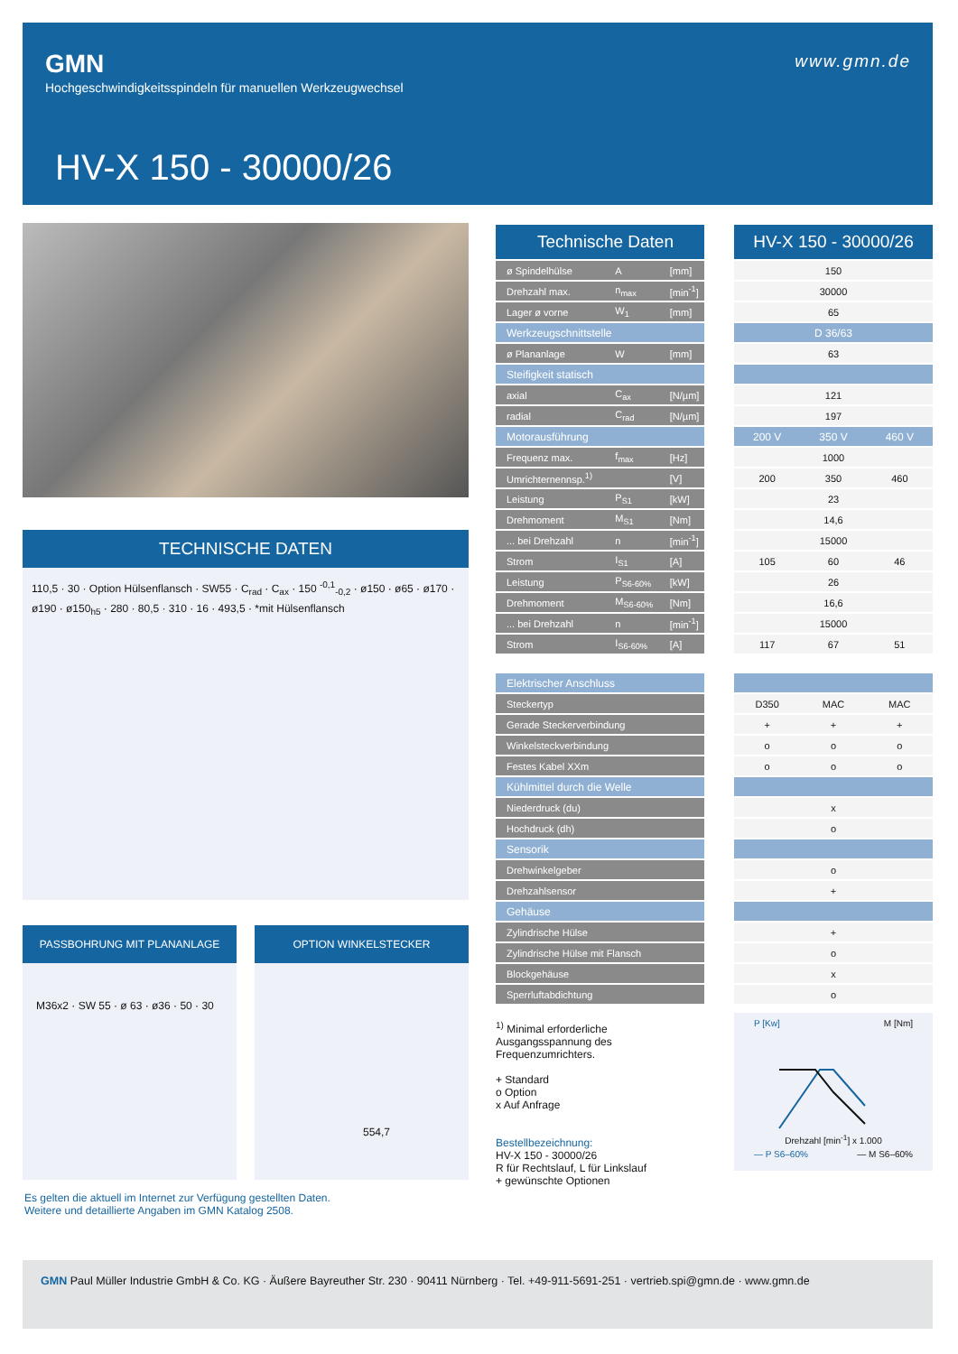GMN
Hochgeschwindigkeitsspindeln für manuellen Werkzeugwechsel
www.gmn.de
HV-X 150 - 30000/26
TECHNISCHE DATEN
110,5 · 30 · Option Hülsenflansch · SW55 · C<sub>rad</sub> · C<sub>ax</sub> · 150 <sup>-0,1</sup><sub>-0,2</sub> · ø150 · ø65 · ø170 · ø190 · ø150<sub>h5</sub> · 280 · 80,5 · 310 · 16 · 493,5 · *mit Hülsenflansch
PASSBOHRUNG MIT PLANANLAGE
M36x2 · SW 55 · ø 63 · ø36 · 50 · 30
OPTION WINKELSTECKER
554,7
Es gelten die aktuell im Internet zur Verfügung gestellten Daten.
Weitere und detaillierte Angaben im GMN Katalog 2508.
| Technische Daten | | |
| ø Spindelhülse | A | [mm] |
| Drehzahl max. | n<sub>max</sub> | [min<sup>-1</sup>] |
| Lager ø vorne | W<sub>1</sub> | [mm] |
| Werkzeugschnittstelle | | |
| ø Plananlage | W | [mm] |
| Steifigkeit statisch | | |
| axial | C<sub>ax</sub> | [N/µm] |
| radial | C<sub>rad</sub> | [N/µm] |
| Motorausführung | | |
| Frequenz max. | f<sub>max</sub> | [Hz] |
| Umrichternennsp.<sup>1)</sup> | | [V] |
| Leistung | P<sub>S1</sub> | [kW] |
| Drehmoment | M<sub>S1</sub> | [Nm] |
| ... bei Drehzahl | n | [min<sup>-1</sup>] |
| Strom | I<sub>S1</sub> | [A] |
| Leistung | P<sub>S6-60%</sub> | [kW] |
| Drehmoment | M<sub>S6-60%</sub> | [Nm] |
| ... bei Drehzahl | n | [min<sup>-1</sup>] |
| Strom | I<sub>S6-60%</sub> | [A] |
| Elektrischer Anschluss | | |
| Steckertyp | | |
| Gerade Steckerverbindung | | |
| Winkelsteckverbindung | | |
| Festes Kabel XXm | | |
| Kühlmittel durch die Welle | | |
| Niederdruck (du) | | |
| Hochdruck (dh) | | |
| Sensorik | | |
| Drehwinkelgeber | | |
| Drehzahlsensor | | |
| Gehäuse | | |
| Zylindrische Hülse | | |
| Zylindrische Hülse mit Flansch | | |
| Blockgehäuse | | |
| Sperrluftabdichtung | | |
| HV-X 150 - 30000/26 | | |
| 150 | | |
| 30000 | | |
| 65 | | |
| D 36/63 | | |
| 63 | | |
| 121 | | |
| 197 | | |
| 200 V | 350 V | 460 V |
| 1000 | | |
| 200 | 350 | 460 |
| 23 | | |
| 14,6 | | |
| 15000 | | |
| 105 | 60 | 46 |
| 26 | | |
| 16,6 | | |
| 15000 | | |
| 117 | 67 | 51 |
| D350 | MAC | MAC |
| + | + | + |
| o | o | o |
| o | o | o |
| x | | |
| o | | |
| o | | |
| + | | |
| + | | |
| o | | |
| x | | |
| o | | |
P [Kw] M [Nm]
Drehzahl [min<sup>-1</sup>] x 1.000
— P S6–60% — M S6–60%
<sup>1)</sup> Minimal erforderliche Ausgangsspannung des Frequenzumrichters.
+ Standard
o Option
x Auf Anfrage
Bestellbezeichnung:
HV-X 150 - 30000/26
R für Rechtslauf, L für Linkslauf
+ gewünschte Optionen
GMN Paul Müller Industrie GmbH & Co. KG · Äußere Bayreuther Str. 230 · 90411 Nürnberg · Tel. +49-911-5691-251 · vertrieb.spi@gmn.de · www.gmn.de